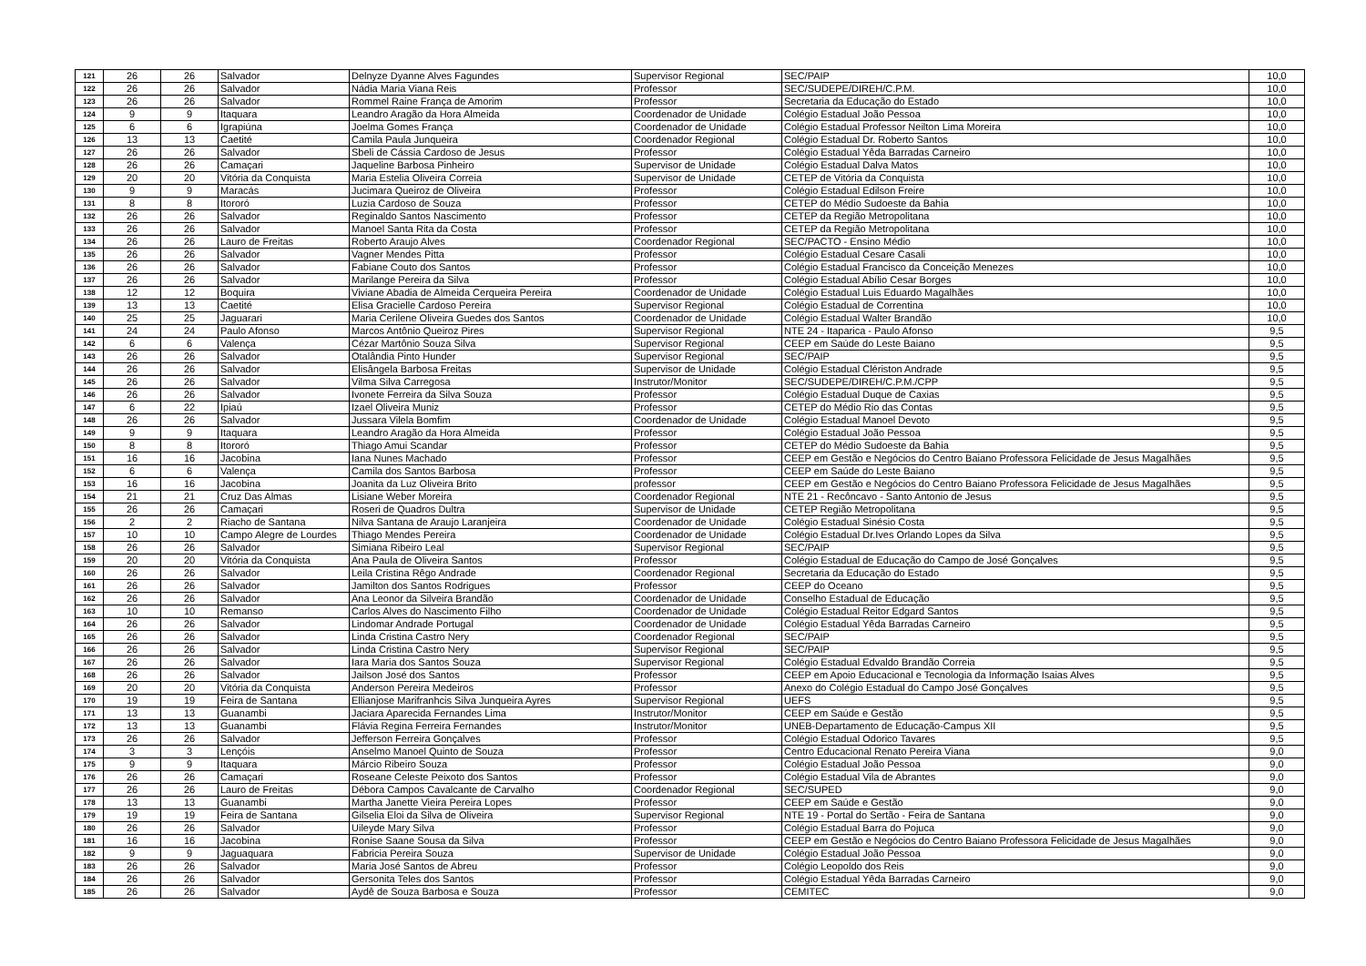| 121 | 26 | 26 | Salvador | Delnyze Dyanne Alves Fagundes | Supervisor Regional | SEC/PAIP | 10,0 |
| 122 | 26 | 26 | Salvador | Nádia Maria Viana Reis | Professor | SEC/SUDEPE/DIREH/C.P.M. | 10,0 |
| 123 | 26 | 26 | Salvador | Rommel Raine França de Amorim | Professor | Secretaria da Educação do Estado | 10,0 |
| 124 | 9 | 9 | Itaquara | Leandro Aragão da Hora Almeida | Coordenador de Unidade | Colégio Estadual João Pessoa | 10,0 |
| 125 | 6 | 6 | Igrapiúna | Joelma Gomes França | Coordenador de Unidade | Colégio Estadual Professor Neilton Lima Moreira | 10,0 |
| 126 | 13 | 13 | Caetité | Camila Paula Junqueira | Coordenador Regional | Colégio Estadual Dr. Roberto Santos | 10,0 |
| 127 | 26 | 26 | Salvador | Sbeli de Cássia Cardoso de Jesus | Professor | Colégio Estadual Yêda Barradas Carneiro | 10,0 |
| 128 | 26 | 26 | Camaçari | Jaqueline Barbosa Pinheiro | Supervisor de Unidade | Colégio Estadual Dalva Matos | 10,0 |
| 129 | 20 | 20 | Vitória da Conquista | Maria Estelia Oliveira Correia | Supervisor de Unidade | CETEP de Vitória da Conquista | 10,0 |
| 130 | 9 | 9 | Maracás | Jucimara Queiroz de Oliveira | Professor | Colégio Estadual Edilson Freire | 10,0 |
| 131 | 8 | 8 | Itororó | Luzia Cardoso de Souza | Professor | CETEP do Médio Sudoeste da Bahia | 10,0 |
| 132 | 26 | 26 | Salvador | Reginaldo Santos Nascimento | Professor | CETEP da Região Metropolitana | 10,0 |
| 133 | 26 | 26 | Salvador | Manoel Santa Rita da Costa | Professor | CETEP da Região Metropolitana | 10,0 |
| 134 | 26 | 26 | Lauro de Freitas | Roberto Araujo Alves | Coordenador Regional | SEC/PACTO - Ensino Médio | 10,0 |
| 135 | 26 | 26 | Salvador | Vagner Mendes Pitta | Professor | Colégio Estadual Cesare Casali | 10,0 |
| 136 | 26 | 26 | Salvador | Fabiane Couto dos Santos | Professor | Colégio Estadual Francisco da Conceição Menezes | 10,0 |
| 137 | 26 | 26 | Salvador | Marilange Pereira da Silva | Professor | Colégio Estadual Abílio Cesar Borges | 10,0 |
| 138 | 12 | 12 | Boquira | Viviane Abadia de Almeida Cerqueira Pereira | Coordenador de Unidade | Colégio Estadual Luis Eduardo Magalhães | 10,0 |
| 139 | 13 | 13 | Caetité | Elisa Gracielle Cardoso Pereira | Supervisor Regional | Colégio Estadual de Correntina | 10,0 |
| 140 | 25 | 25 | Jaguarari | Maria Cerilene Oliveira Guedes dos Santos | Coordenador de Unidade | Colégio Estadual Walter Brandão | 10,0 |
| 141 | 24 | 24 | Paulo Afonso | Marcos Antônio Queiroz Pires | Supervisor Regional | NTE 24 - Itaparica - Paulo Afonso | 9,5 |
| 142 | 6 | 6 | Valença | Cézar Martônio Souza Silva | Supervisor Regional | CEEP em Saúde do Leste Baiano | 9,5 |
| 143 | 26 | 26 | Salvador | Otalândia Pinto Hunder | Supervisor Regional | SEC/PAIP | 9,5 |
| 144 | 26 | 26 | Salvador | Elisângela Barbosa Freitas | Supervisor de Unidade | Colégio Estadual Clériston Andrade | 9,5 |
| 145 | 26 | 26 | Salvador | Vilma Silva Carregosa | Instrutor/Monitor | SEC/SUDEPE/DIREH/C.P.M./CPP | 9,5 |
| 146 | 26 | 26 | Salvador | Ivonete Ferreira da Silva Souza | Professor | Colégio Estadual Duque de Caxias | 9,5 |
| 147 | 6 | 22 | Ipiaú | Izael Oliveira Muniz | Professor | CETEP do Médio Rio das Contas | 9,5 |
| 148 | 26 | 26 | Salvador | Jussara Vilela Bomfim | Coordenador de Unidade | Colégio Estadual Manoel Devoto | 9,5 |
| 149 | 9 | 9 | Itaquara | Leandro Aragão da Hora Almeida | Professor | Colégio Estadual João Pessoa | 9,5 |
| 150 | 8 | 8 | Itororó | Thiago Amui Scandar | Professor | CETEP do Médio Sudoeste da Bahia | 9,5 |
| 151 | 16 | 16 | Jacobina | Iana Nunes Machado | Professor | CEEP em Gestão e Negócios do Centro Baiano Professora Felicidade de Jesus Magalhães | 9,5 |
| 152 | 6 | 6 | Valença | Camila dos Santos Barbosa | Professor | CEEP em Saúde do Leste Baiano | 9,5 |
| 153 | 16 | 16 | Jacobina | Joanita da Luz Oliveira Brito | professor | CEEP em Gestão e Negócios do Centro Baiano Professora Felicidade de Jesus Magalhães | 9,5 |
| 154 | 21 | 21 | Cruz Das Almas | Lisiane Weber Moreira | Coordenador Regional | NTE 21 - Recôncavo - Santo Antonio de Jesus | 9,5 |
| 155 | 26 | 26 | Camaçari | Roseri de Quadros Dultra | Supervisor de Unidade | CETEP Região Metropolitana | 9,5 |
| 156 | 2 | 2 | Riacho de Santana | Nilva Santana de Araujo Laranjeira | Coordenador de Unidade | Colégio Estadual Sinésio Costa | 9,5 |
| 157 | 10 | 10 | Campo Alegre de Lourdes | Thiago Mendes Pereira | Coordenador de Unidade | Colégio Estadual Dr.Ives Orlando Lopes da Silva | 9,5 |
| 158 | 26 | 26 | Salvador | Simiana Ribeiro Leal | Supervisor Regional | SEC/PAIP | 9,5 |
| 159 | 20 | 20 | Vitória da Conquista | Ana Paula de Oliveira Santos | Professor | Colégio Estadual de Educação do Campo de José Gonçalves | 9,5 |
| 160 | 26 | 26 | Salvador | Leila Cristina Rêgo Andrade | Coordenador Regional | Secretaria da Educação do Estado | 9,5 |
| 161 | 26 | 26 | Salvador | Jamilton dos Santos Rodrigues | Professor | CEEP do Oceano | 9,5 |
| 162 | 26 | 26 | Salvador | Ana Leonor da Silveira Brandão | Coordenador de Unidade | Conselho Estadual de Educação | 9,5 |
| 163 | 10 | 10 | Remanso | Carlos Alves do Nascimento Filho | Coordenador de Unidade | Colégio Estadual Reitor Edgard Santos | 9,5 |
| 164 | 26 | 26 | Salvador | Lindomar Andrade Portugal | Coordenador de Unidade | Colégio Estadual Yêda Barradas Carneiro | 9,5 |
| 165 | 26 | 26 | Salvador | Linda Cristina Castro Nery | Coordenador Regional | SEC/PAIP | 9,5 |
| 166 | 26 | 26 | Salvador | Linda Cristina Castro Nery | Supervisor Regional | SEC/PAIP | 9,5 |
| 167 | 26 | 26 | Salvador | Iara Maria dos Santos Souza | Supervisor Regional | Colégio Estadual Edvaldo Brandão Correia | 9,5 |
| 168 | 26 | 26 | Salvador | Jailson José dos Santos | Professor | CEEP em Apoio Educacional e Tecnologia da Informação Isaias Alves | 9,5 |
| 169 | 20 | 20 | Vitória da Conquista | Anderson Pereira Medeiros | Professor | Anexo do Colégio Estadual do Campo José Gonçalves | 9,5 |
| 170 | 19 | 19 | Feira de Santana | Ellianjose Marifranhcis Silva Junqueira Ayres | Supervisor Regional | UEFS | 9,5 |
| 171 | 13 | 13 | Guanambi | Jaciara Aparecida Fernandes Lima | Instrutor/Monitor | CEEP em Saúde e Gestão | 9,5 |
| 172 | 13 | 13 | Guanambi | Flávia Regina Ferreira Fernandes | Instrutor/Monitor | UNEB-Departamento de Educação-Campus XII | 9,5 |
| 173 | 26 | 26 | Salvador | Jefferson Ferreira Gonçalves | Professor | Colégio Estadual Odorico Tavares | 9,5 |
| 174 | 3 | 3 | Lençóis | Anselmo Manoel Quinto de Souza | Professor | Centro Educacional Renato Pereira Viana | 9,0 |
| 175 | 9 | 9 | Itaquara | Márcio Ribeiro Souza | Professor | Colégio Estadual João Pessoa | 9,0 |
| 176 | 26 | 26 | Camaçari | Roseane Celeste Peixoto dos Santos | Professor | Colégio Estadual Vila de Abrantes | 9,0 |
| 177 | 26 | 26 | Lauro de Freitas | Débora Campos Cavalcante de Carvalho | Coordenador Regional | SEC/SUPED | 9,0 |
| 178 | 13 | 13 | Guanambi | Martha Janette Vieira Pereira Lopes | Professor | CEEP em Saúde e Gestão | 9,0 |
| 179 | 19 | 19 | Feira de Santana | Gilselia Eloi da Silva de Oliveira | Supervisor Regional | NTE 19 - Portal do Sertão - Feira de Santana | 9,0 |
| 180 | 26 | 26 | Salvador | Uileyde Mary Silva | Professor | Colégio Estadual Barra do Pojuca | 9,0 |
| 181 | 16 | 16 | Jacobina | Ronise Saane Sousa da Silva | Professor | CEEP em Gestão e Negócios do Centro Baiano Professora Felicidade de Jesus Magalhães | 9,0 |
| 182 | 9 | 9 | Jaguaquara | Fabricia Pereira Souza | Supervisor de Unidade | Colégio Estadual João Pessoa | 9,0 |
| 183 | 26 | 26 | Salvador | Maria José Santos de Abreu | Professor | Colégio Leopoldo dos Reis | 9,0 |
| 184 | 26 | 26 | Salvador | Gersonita Teles dos Santos | Professor | Colégio Estadual Yêda Barradas Carneiro | 9,0 |
| 185 | 26 | 26 | Salvador | Aydê de Souza Barbosa e Souza | Professor | CEMITEC | 9,0 |